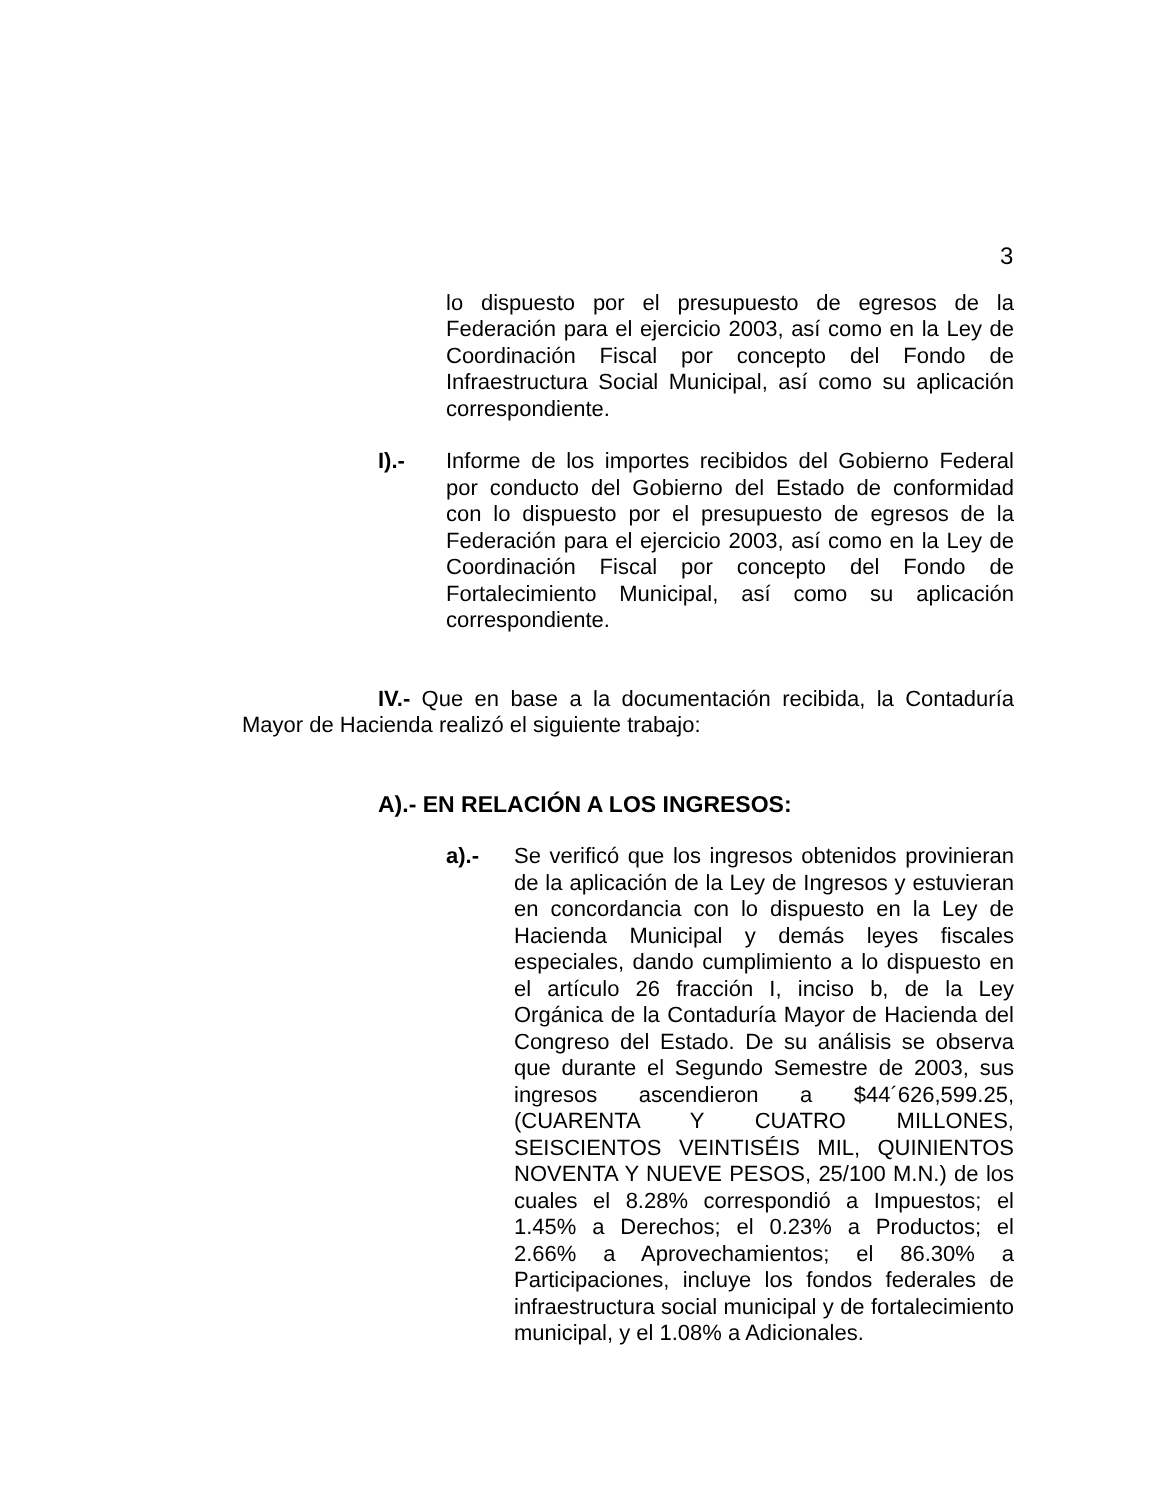3
lo dispuesto por el presupuesto de egresos de la Federación para el ejercicio 2003, así como en la Ley de Coordinación Fiscal por concepto del Fondo de Infraestructura Social Municipal, así como su aplicación correspondiente.
I).- Informe de los importes recibidos del Gobierno Federal por conducto del Gobierno del Estado de conformidad con lo dispuesto por el presupuesto de egresos de la Federación para el ejercicio 2003, así como en la Ley de Coordinación Fiscal por concepto del Fondo de Fortalecimiento Municipal, así como su aplicación correspondiente.
IV.- Que en base a la documentación recibida, la Contaduría Mayor de Hacienda realizó el siguiente trabajo:
A).- EN RELACIÓN A LOS INGRESOS:
a).- Se verificó que los ingresos obtenidos provinieran de la aplicación de la Ley de Ingresos y estuvieran en concordancia con lo dispuesto en la Ley de Hacienda Municipal y demás leyes fiscales especiales, dando cumplimiento a lo dispuesto en el artículo 26 fracción I, inciso b, de la Ley Orgánica de la Contaduría Mayor de Hacienda del Congreso del Estado. De su análisis se observa que durante el Segundo Semestre de 2003, sus ingresos ascendieron a $44´626,599.25, (CUARENTA Y CUATRO MILLONES, SEISCIENTOS VEINTISÉIS MIL, QUINIENTOS NOVENTA Y NUEVE PESOS, 25/100 M.N.) de los cuales el 8.28% correspondió a Impuestos; el 1.45% a Derechos; el 0.23% a Productos; el 2.66% a Aprovechamientos; el 86.30% a Participaciones, incluye los fondos federales de infraestructura social municipal y de fortalecimiento municipal, y el 1.08% a Adicionales.